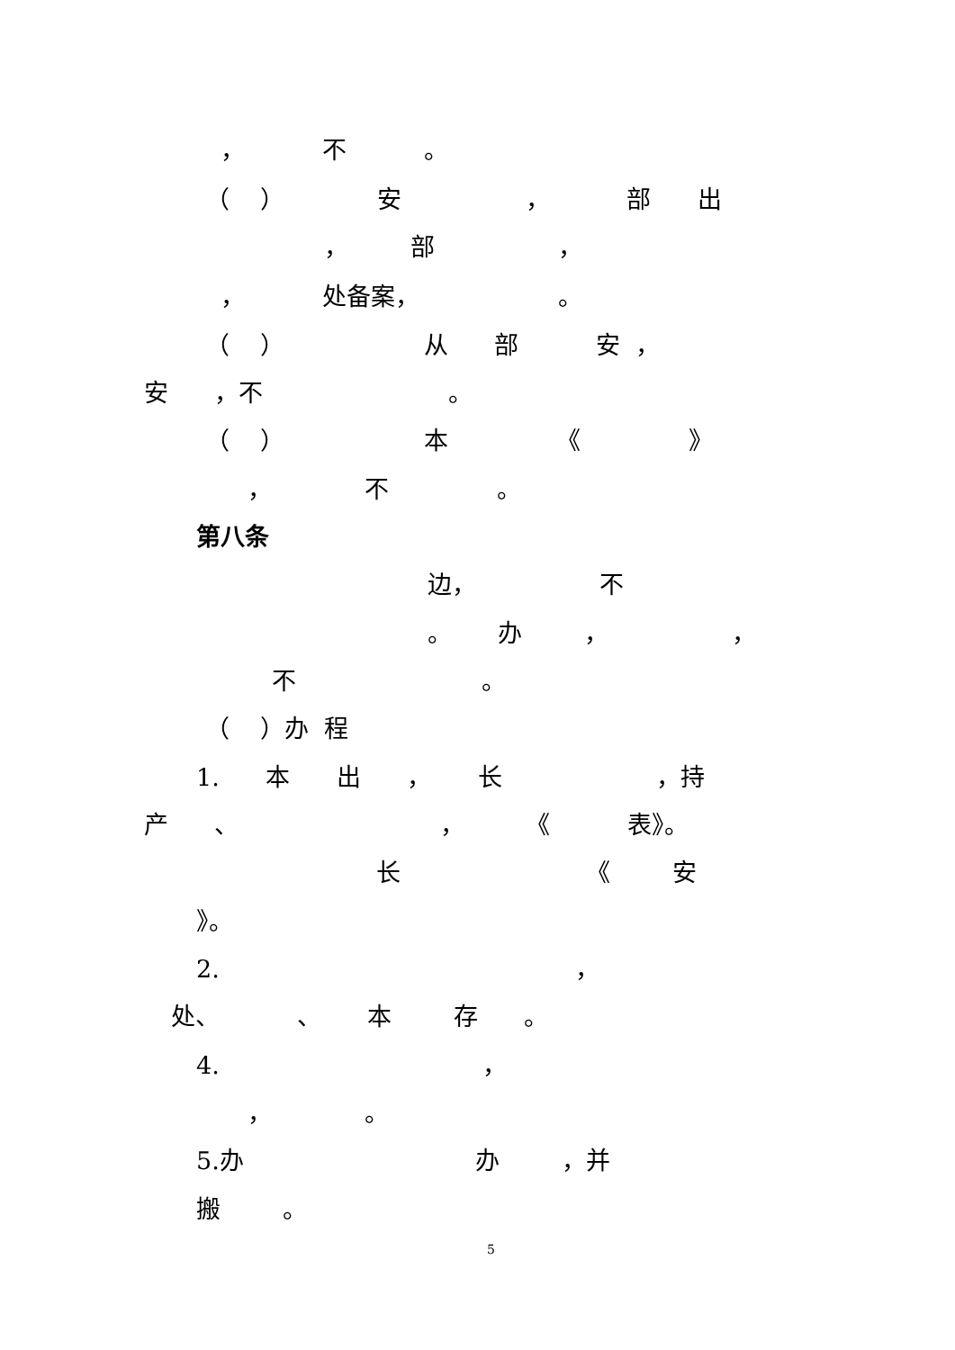， 不 。
（ ） 安 ， 部 出
， 部 ，
， 处备案， 。
（ ） 从 部 安 ，
安 ，不 。
（ ） 本 《 》
， 不 。
第八条
边， 不
。 办 ， ，
不 。
（ ）办 程
1. 本 出 ， 长 ，持
产 、 ， 《 表》。
长 《 安
》。
2. ，
处、 、 本 存 。
4. ，
， 。
5.办 办 ，并
搬 。
5